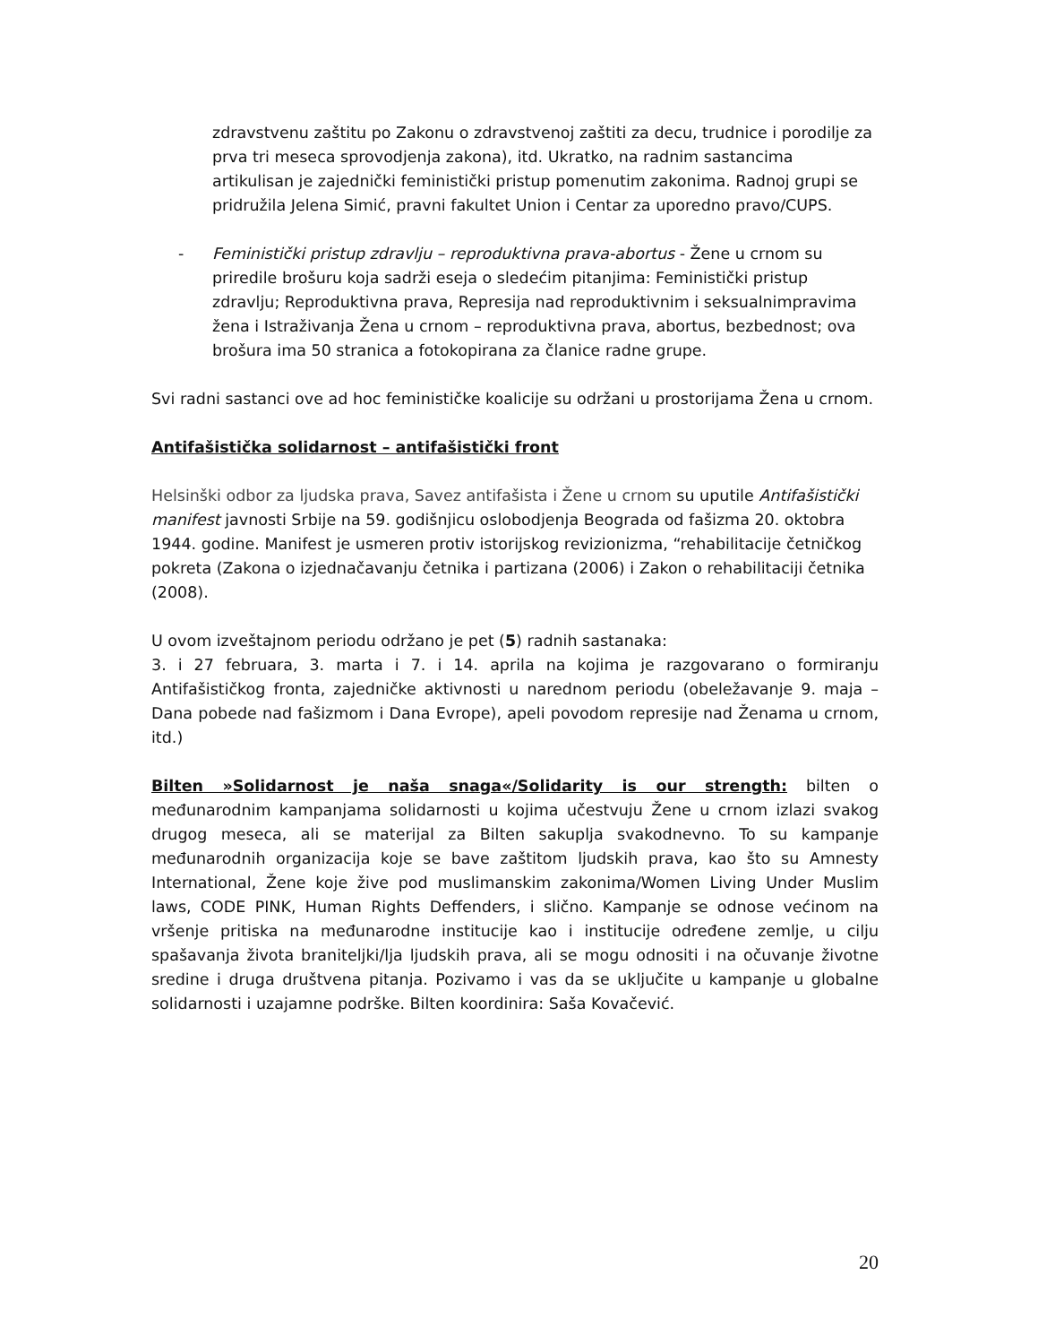zdravstvenu zaštitu po Zakonu o zdravstvenoj zaštiti za decu, trudnice i porodilje za prva tri meseca sprovodjenja zakona), itd. Ukratko, na radnim sastancima artikulisan je zajednički feministički pristup pomenutim zakonima. Radnoj grupi se pridružila Jelena Simić, pravni fakultet Union i Centar za uporedno pravo/CUPS.
- Feministički pristup zdravlju – reproduktivna prava-abortus - Žene u crnom su priredile brošuru koja sadrži eseja o sledećim pitanjima: Feministički pristup zdravlju; Reproduktivna prava, Represija nad reproduktivnim i seksualnimpravima žena i Istraživanja Žena u crnom – reproduktivna prava, abortus, bezbednost; ova brošura ima 50 stranica a fotokopirana za članice radne grupe.
Svi radni sastanci ove ad hoc feminističke koalicije su održani u prostorijama Žena u crnom.
Antifašistička solidarnost – antifašistički front
Helsinški odbor za ljudska prava, Savez antifašista i Žene u crnom su uputile Antifašistički manifest javnosti Srbije na 59. godišnjicu oslobodjenja Beograda od fašizma 20. oktobra 1944. godine. Manifest je usmeren protiv istorijskog revizionizma, “rehabilitacije četničkog pokreta (Zakona o izjednačavanju četnika i partizana (2006) i Zakon o rehabilitaciji četnika (2008).
U ovom izveštajnom periodu održano je pet (5) radnih sastanaka:
3. i 27 februara, 3. marta i 7. i 14. aprila na kojima je razgovarano o formiranju Antifašističkog fronta, zajedničke aktivnosti u narednom periodu (obeležavanje 9. maja – Dana pobede nad fašizmom i Dana Evrope), apeli povodom represije nad Ženama u crnom, itd.)
Bilten »Solidarnost je naša snaga«/Solidarity is our strength: bilten o međunarodnim kampanjama solidarnosti u kojima učestvuju Žene u crnom izlazi svakog drugog meseca, ali se materijal za Bilten sakuplja svakodnevno. To su kampanje međunarodnih organizacija koje se bave zaštitom ljudskih prava, kao što su Amnesty International, Žene koje žive pod muslimanskim zakonima/Women Living Under Muslim laws, CODE PINK, Human Rights Deffenders, i slično. Kampanje se odnose većinom na vršenje pritiska na međunarodne institucije kao i institucije određene zemlje, u cilju spašavanja života braniteljki/lja ljudskih prava, ali se mogu odnositi i na očuvanje životne sredine i druga društvena pitanja. Pozivamo i vas da se uključite u kampanje u globalne solidarnosti i uzajamne podrške. Bilten koordinira: Saša Kovačević.
20